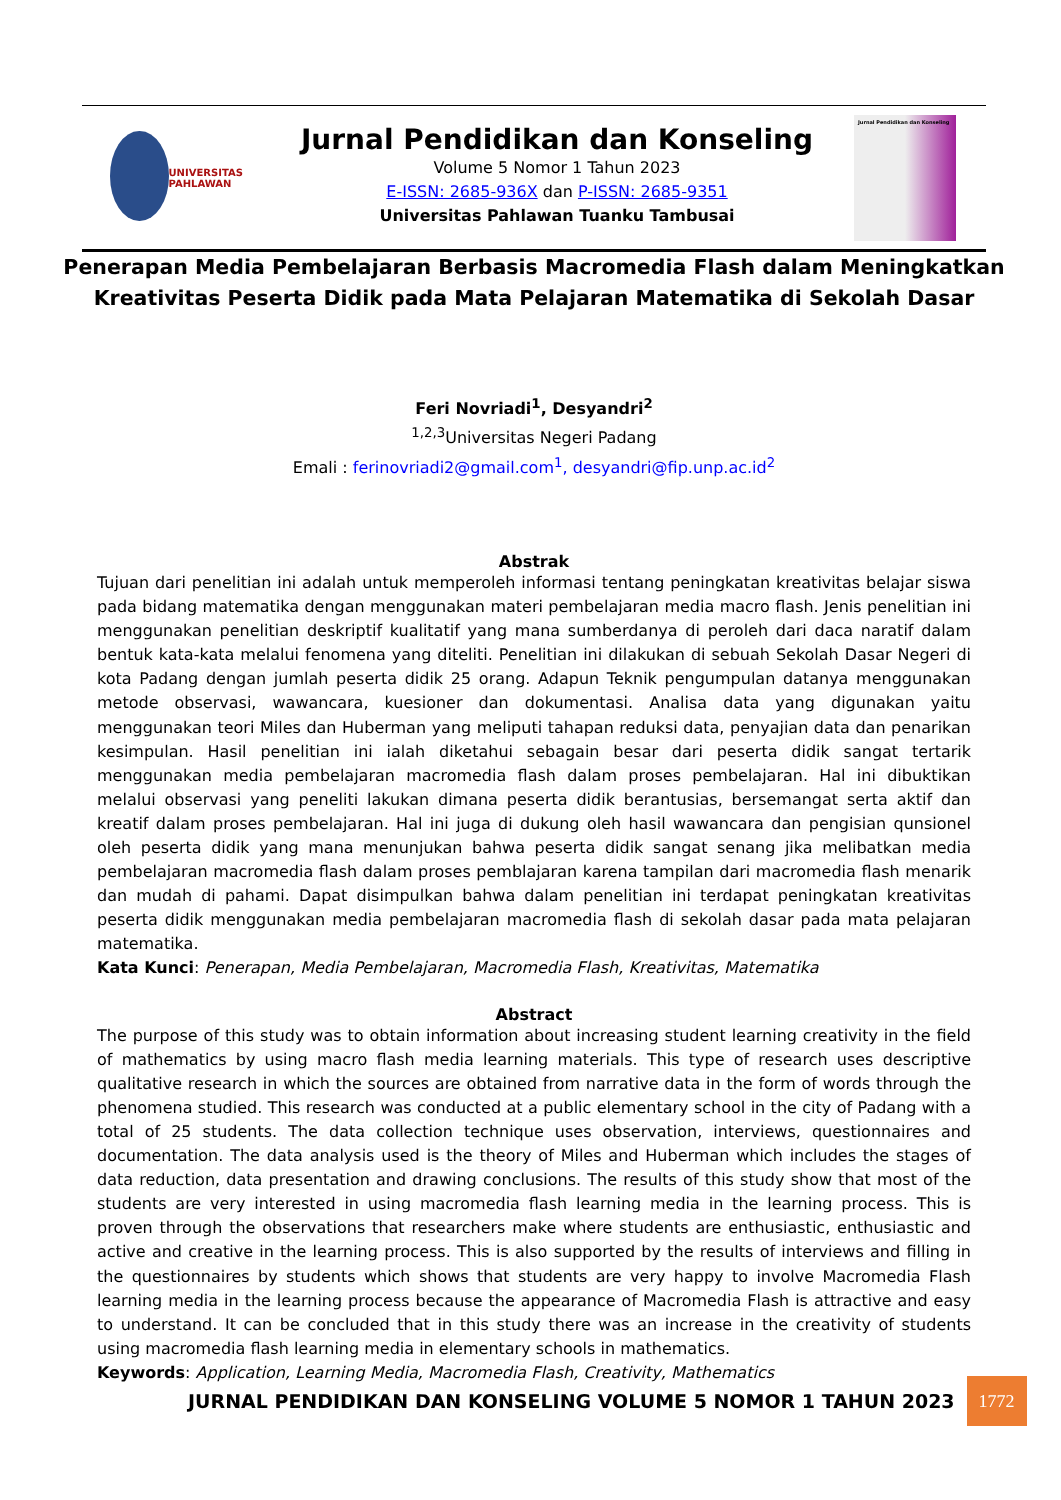UNIVERSITAS PAHLAWAN
Jurnal Pendidikan dan Konseling
Volume 5 Nomor 1 Tahun 2023
E-ISSN: 2685-936X dan P-ISSN: 2685-9351
Universitas Pahlawan Tuanku Tambusai
Jurnal Pendidikan dan Konseling
Penerapan Media Pembelajaran Berbasis Macromedia Flash dalam Meningkatkan Kreativitas Peserta Didik pada Mata Pelajaran Matematika di Sekolah Dasar
Feri Novriadi<sup>1</sup>, Desyandri<sup>2</sup>
<sup>1,2,3</sup>Universitas Negeri Padang
Emali : ferinovriadi2@gmail.com<sup>1</sup>, desyandri@fip.unp.ac.id<sup>2</sup>
Abstrak
Tujuan dari penelitian ini adalah untuk memperoleh informasi tentang peningkatan kreativitas belajar siswa pada bidang matematika dengan menggunakan materi pembelajaran media macro flash. Jenis penelitian ini menggunakan penelitian deskriptif kualitatif yang mana sumberdanya di peroleh dari daca naratif dalam bentuk kata-kata melalui fenomena yang diteliti. Penelitian ini dilakukan di sebuah Sekolah Dasar Negeri di kota Padang dengan jumlah peserta didik 25 orang. Adapun Teknik pengumpulan datanya menggunakan metode observasi, wawancara, kuesioner dan dokumentasi. Analisa data yang digunakan yaitu menggunakan teori Miles dan Huberman yang meliputi tahapan reduksi data, penyajian data dan penarikan kesimpulan. Hasil penelitian ini ialah diketahui sebagain besar dari peserta didik sangat tertarik menggunakan media pembelajaran macromedia flash dalam proses pembelajaran. Hal ini dibuktikan melalui observasi yang peneliti lakukan dimana peserta didik berantusias, bersemangat serta aktif dan kreatif dalam proses pembelajaran. Hal ini juga di dukung oleh hasil wawancara dan pengisian qunsionel oleh peserta didik yang mana menunjukan bahwa peserta didik sangat senang jika melibatkan media pembelajaran macromedia flash dalam proses pemblajaran karena tampilan dari macromedia flash menarik dan mudah di pahami. Dapat disimpulkan bahwa dalam penelitian ini terdapat peningkatan kreativitas peserta didik menggunakan media pembelajaran macromedia flash di sekolah dasar pada mata pelajaran matematika.
Kata Kunci: Penerapan, Media Pembelajaran, Macromedia Flash, Kreativitas, Matematika
Abstract
The purpose of this study was to obtain information about increasing student learning creativity in the field of mathematics by using macro flash media learning materials. This type of research uses descriptive qualitative research in which the sources are obtained from narrative data in the form of words through the phenomena studied. This research was conducted at a public elementary school in the city of Padang with a total of 25 students. The data collection technique uses observation, interviews, questionnaires and documentation. The data analysis used is the theory of Miles and Huberman which includes the stages of data reduction, data presentation and drawing conclusions. The results of this study show that most of the students are very interested in using macromedia flash learning media in the learning process. This is proven through the observations that researchers make where students are enthusiastic, enthusiastic and active and creative in the learning process. This is also supported by the results of interviews and filling in the questionnaires by students which shows that students are very happy to involve Macromedia Flash learning media in the learning process because the appearance of Macromedia Flash is attractive and easy to understand. It can be concluded that in this study there was an increase in the creativity of students using macromedia flash learning media in elementary schools in mathematics.
Keywords: Application, Learning Media, Macromedia Flash, Creativity, Mathematics
JURNAL PENDIDIKAN DAN KONSELING VOLUME 5 NOMOR 1 TAHUN 2023 1772